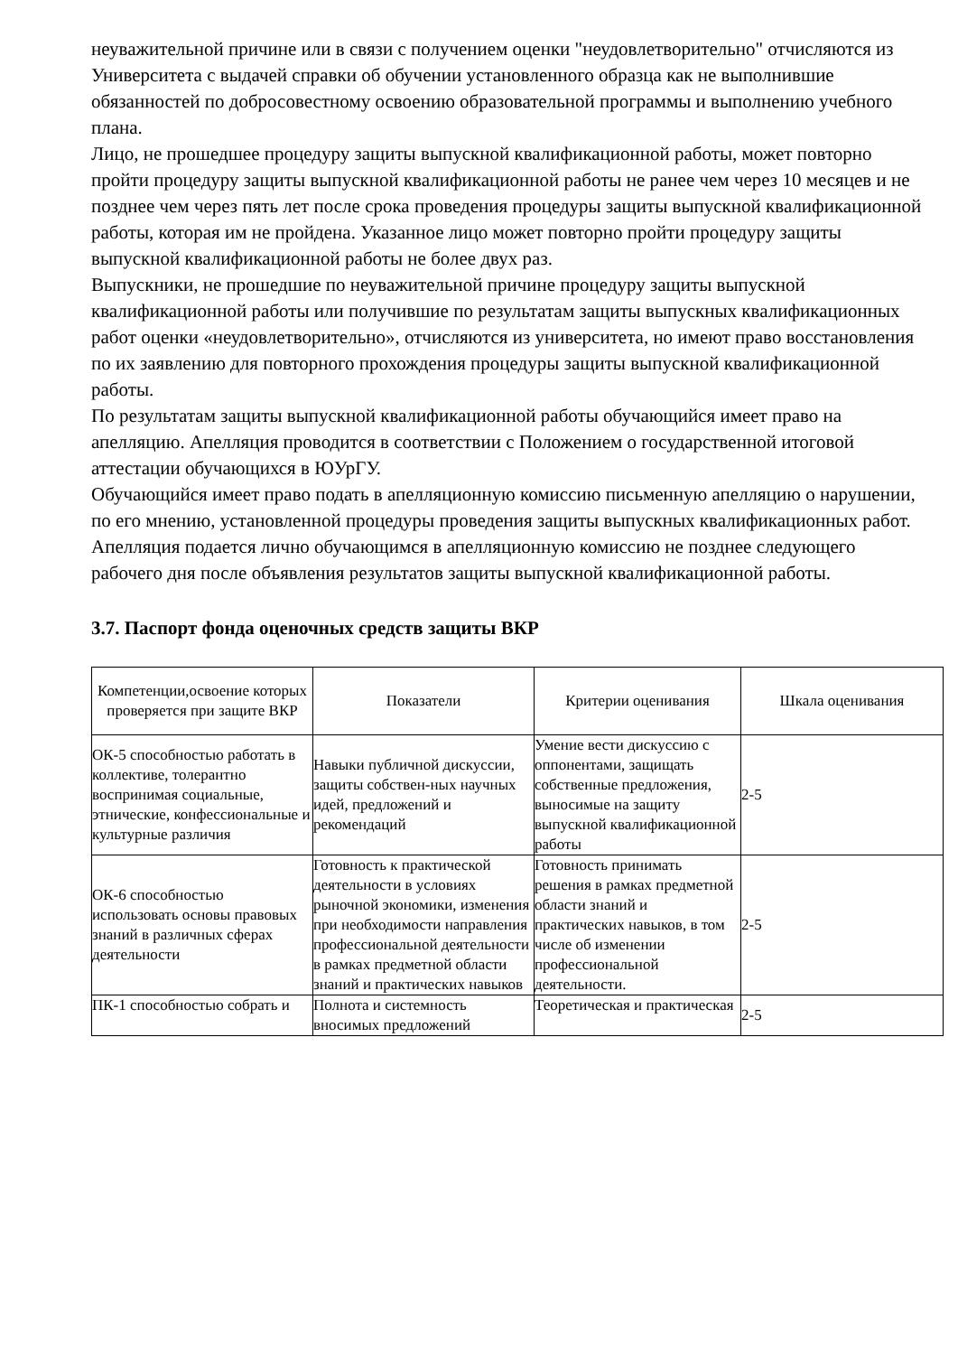неуважительной причине или в связи с получением оценки "неудовлетворительно" отчисляются из Университета с выдачей справки об обучении установленного образца как не выполнившие обязанностей по добросовестному освоению образовательной программы и выполнению учебного плана.
Лицо, не прошедшее процедуру защиты выпускной квалификационной работы, может повторно пройти процедуру защиты выпускной квалификационной работы не ранее чем через 10 месяцев и не позднее чем через пять лет после срока проведения процедуры защиты выпускной квалификационной работы, которая им не пройдена. Указанное лицо может повторно пройти процедуру защиты выпускной квалификационной работы не более двух раз.
Выпускники, не прошедшие по неуважительной причине процедуру защиты выпускной квалификационной работы или получившие по результатам защиты выпускных квалификационных работ оценки «неудовлетворительно», отчисляются из университета, но имеют право восстановления по их заявлению для повторного прохождения процедуры защиты выпускной квалификационной работы.
По результатам защиты выпускной квалификационной работы обучающийся имеет право на апелляцию. Апелляция проводится в соответствии с Положением о государственной итоговой аттестации обучающихся в ЮУрГУ.
Обучающийся имеет право подать в апелляционную комиссию письменную апелляцию о нарушении, по его мнению, установленной процедуры проведения защиты выпускных квалификационных работ. Апелляция подается лично обучающимся в апелляционную комиссию не позднее следующего рабочего дня после объявления результатов защиты выпускной квалификационной работы.
3.7. Паспорт фонда оценочных средств защиты ВКР
| Компетенции,освоение которых проверяется при защите ВКР | Показатели | Критерии оценивания | Шкала оценивания |
| --- | --- | --- | --- |
| ОК-5 способностью работать в коллективе, толерантно воспринимая социальные, этнические, конфессиональные и культурные различия | Навыки публичной дискуссии, защиты собствен-ных научных идей, предложений и рекомендаций | Умение вести дискуссию с оппонентами, защищать собственные предложения, выносимые на защиту выпускной квалификационной работы | 2-5 |
| ОК-6 способностью использовать основы правовых знаний в различных сферах деятельности | Готовность к практической деятельности в условиях рыночной экономики, изменения при необходимости направления профессиональной деятельности в рамках предметной области знаний и практических навыков | Готовность принимать решения в рамках предметной области знаний и практических навыков, в том числе об изменении профессиональной деятельности. | 2-5 |
| ПК-1 способностью собрать и | Полнота и системность вносимых предложений | Теоретическая и практическая | 2-5 |